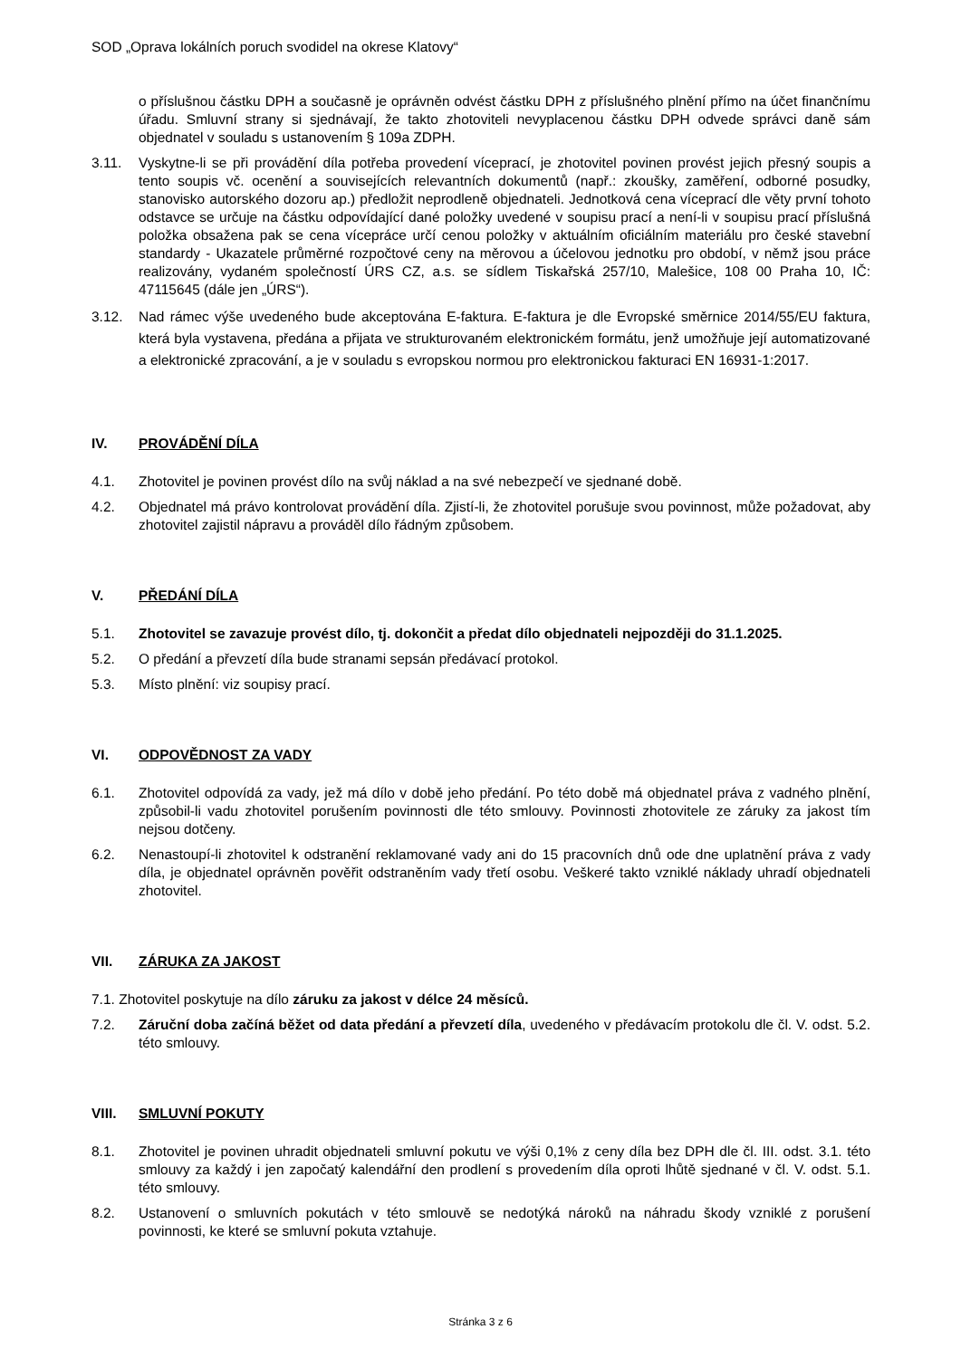SOD „Oprava lokálních poruch svodidel na okrese Klatovy“
o příslušnou částku DPH a současně je oprávněn odvést částku DPH z příslušného plnění přímo na účet finančnímu úřadu. Smluvní strany si sjednávají, že takto zhotoviteli nevyplacenou částku DPH odvede správci daně sám objednatel v souladu s ustanovením § 109a ZDPH.
3.11. Vyskytne-li se při provádění díla potřeba provedení víceprací, je zhotovitel povinen provést jejich přesný soupis a tento soupis vč. ocenění a souvisejících relevantních dokumentů (např.: zkoušky, zaměření, odborné posudky, stanovisko autorského dozoru ap.) předložit neprodleně objednateli. Jednotková cena víceprací dle věty první tohoto odstavce se určuje na částku odpovídající dané položky uvedené v soupisu prací a není-li v soupisu prací příslušná položka obsažena pak se cena vícepráce určí cenou položky v aktuálním oficiálním materiálu pro české stavební standardy - Ukazatele průměrné rozpočtové ceny na měrovou a účelovou jednotku pro období, v němž jsou práce realizovány, vydaném společností ÚRS CZ, a.s. se sídlem Tiskařská 257/10, Malešice, 108 00 Praha 10, IČ: 47115645 (dále jen „ÚRS“).
3.12. Nad rámec výše uvedeného bude akceptována E-faktura. E-faktura je dle Evropské směrnice 2014/55/EU faktura, která byla vystavena, předána a přijata ve strukturovaném elektronickém formátu, jenž umožňuje její automatizované a elektronické zpracování, a je v souladu s evropskou normou pro elektronickou fakturaci EN 16931-1:2017.
IV. PROVÁDĚNÍ DÍLA
4.1. Zhotovitel je povinen provést dílo na svůj náklad a na své nebezpečí ve sjednané době.
4.2. Objednatel má právo kontrolovat provádění díla. Zjistí-li, že zhotovitel porušuje svou povinnost, může požadovat, aby zhotovitel zajistil nápravu a prováděl dílo řádným způsobem.
V. PŘEDÁNÍ DÍLA
5.1. Zhotovitel se zavazuje provést dílo, tj. dokončit a předat dílo objednateli nejpozději do 31.1.2025.
5.2. O předání a převzetí díla bude stranami sepsán předávací protokol.
5.3. Místo plnění: viz soupisy prací.
VI. ODPOVĚDNOST ZA VADY
6.1. Zhotovitel odpovídá za vady, jež má dílo v době jeho předání. Po této době má objednatel práva z vadného plnění, způsobil-li vadu zhotovitel porušením povinnosti dle této smlouvy. Povinnosti zhotovitele ze záruky za jakost tím nejsou dotčeny.
6.2. Nenastoupí-li zhotovitel k odstranění reklamované vady ani do 15 pracovních dnů ode dne uplatnění práva z vady díla, je objednatel oprávněn pověřit odstraněním vady třetí osobu. Veškeré takto vzniklé náklady uhradí objednateli zhotovitel.
VII. ZÁRUKA ZA JAKOST
7.1. Zhotovitel poskytuje na dílo záruku za jakost v délce 24 měsíců.
7.2. Záruční doba začíná běžet od data předání a převzetí díla, uvedeného v předávacím protokolu dle čl. V. odst. 5.2. této smlouvy.
VIII. SMLUVNÍ POKUTY
8.1. Zhotovitel je povinen uhradit objednateli smluvní pokutu ve výši 0,1% z ceny díla bez DPH dle čl. III. odst. 3.1. této smlouvy za každý i jen započatý kalendářní den prodlení s provedením díla oproti lhůtě sjednané v čl. V. odst. 5.1. této smlouvy.
8.2. Ustanovení o smluvních pokutách v této smlouvě se nedotýká nároků na náhradu škody vzniklé z porušení povinnosti, ke které se smluvní pokuta vztahuje.
Stránka 3 z 6